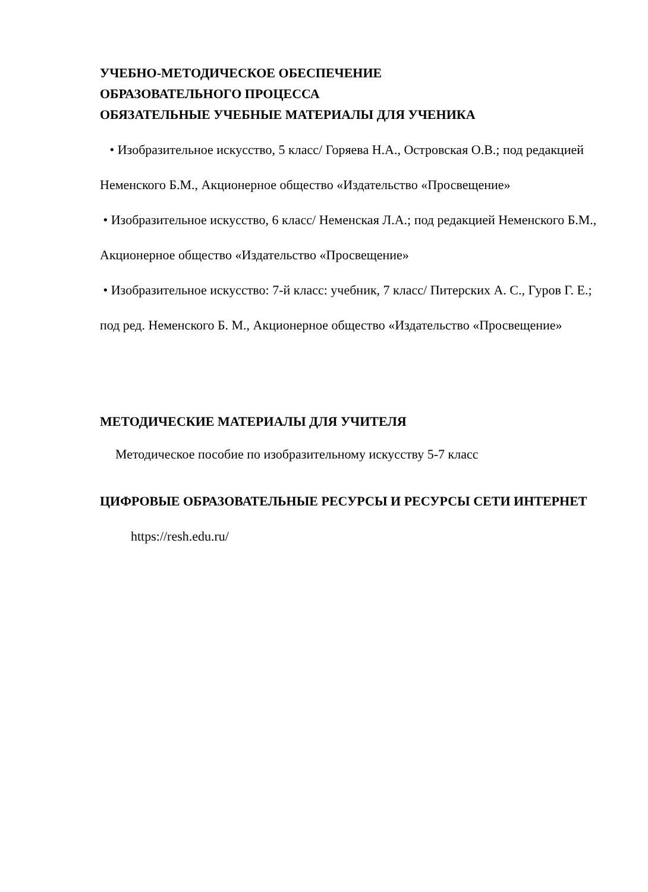УЧЕБНО-МЕТОДИЧЕСКОЕ ОБЕСПЕЧЕНИЕ
ОБРАЗОВАТЕЛЬНОГО ПРОЦЕССА
ОБЯЗАТЕЛЬНЫЕ УЧЕБНЫЕ МАТЕРИАЛЫ ДЛЯ УЧЕНИКА
• Изобразительное искусство, 5 класс/ Горяева Н.А., Островская О.В.; под редакцией Неменского Б.М., Акционерное общество «Издательство «Просвещение»
• Изобразительное искусство, 6 класс/ Неменская Л.А.; под редакцией Неменского Б.М., Акционерное общество «Издательство «Просвещение»
• Изобразительное искусство: 7-й класс: учебник, 7 класс/ Питерских А. С., Гуров Г. Е.; под ред. Неменского Б. М., Акционерное общество «Издательство «Просвещение»
МЕТОДИЧЕСКИЕ МАТЕРИАЛЫ ДЛЯ УЧИТЕЛЯ
Методическое пособие по изобразительному искусству 5-7 класс
ЦИФРОВЫЕ ОБРАЗОВАТЕЛЬНЫЕ РЕСУРСЫ И РЕСУРСЫ СЕТИ ИНТЕРНЕТ
https://resh.edu.ru/